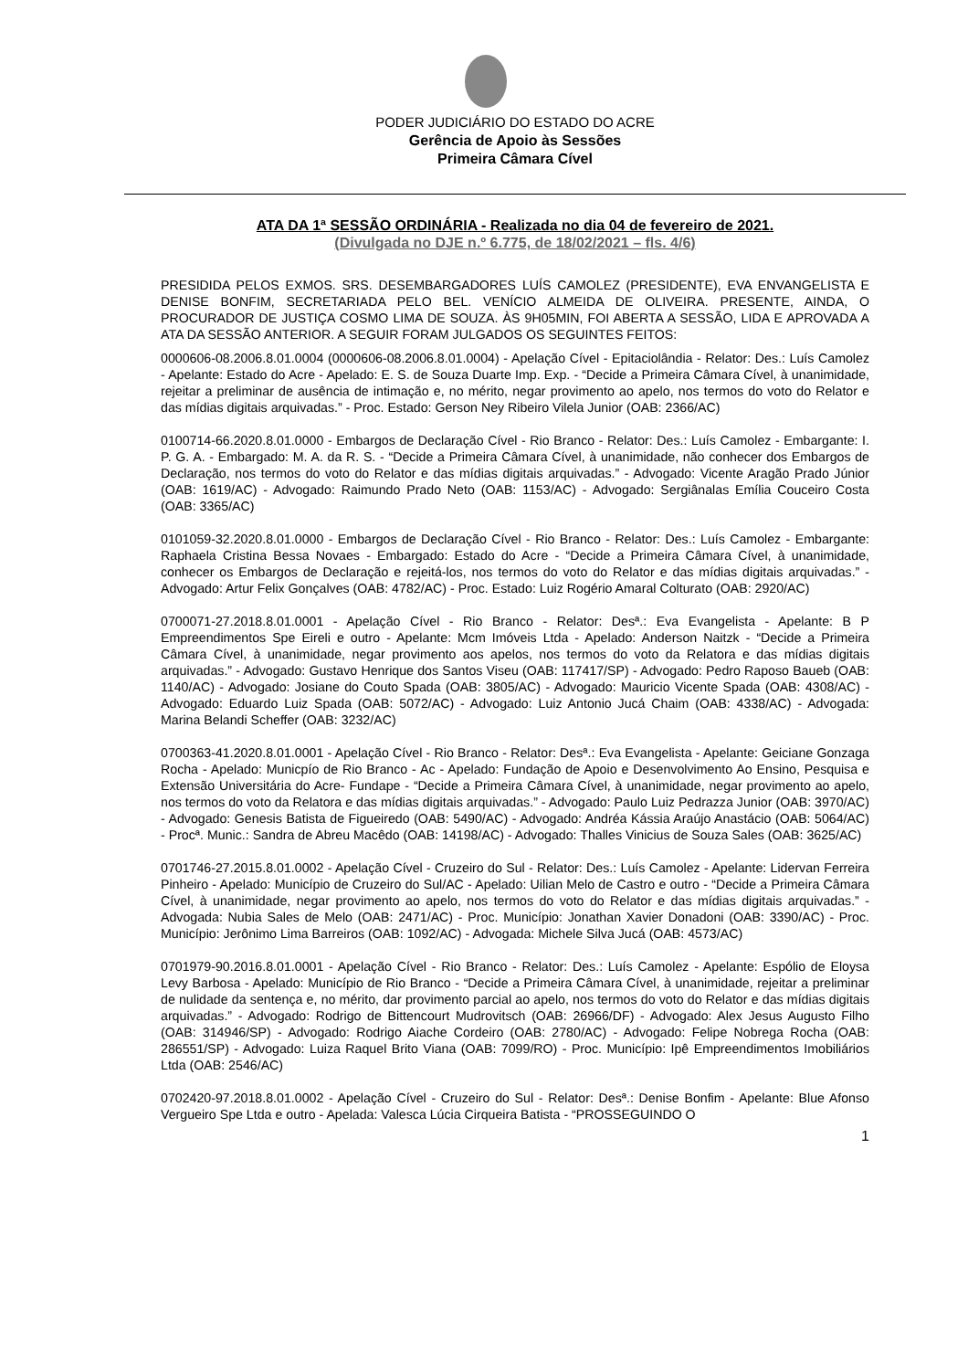PODER JUDICIÁRIO DO ESTADO DO ACRE
Gerência de Apoio às Sessões
Primeira Câmara Cível
ATA DA 1ª SESSÃO ORDINÁRIA - Realizada no dia 04 de fevereiro de 2021.
(Divulgada no DJE n.º 6.775, de 18/02/2021 – fls. 4/6)
PRESIDIDA PELOS EXMOS. SRS. DESEMBARGADORES LUÍS CAMOLEZ (PRESIDENTE), EVA ENVANGELISTA E DENISE BONFIM, SECRETARIADA PELO BEL. VENÍCIO ALMEIDA DE OLIVEIRA. PRESENTE, AINDA, O PROCURADOR DE JUSTIÇA COSMO LIMA DE SOUZA. ÀS 9H05MIN, FOI ABERTA A SESSÃO, LIDA E APROVADA A ATA DA SESSÃO ANTERIOR. A SEGUIR FORAM JULGADOS OS SEGUINTES FEITOS:
0000606-08.2006.8.01.0004 (0000606-08.2006.8.01.0004) - Apelação Cível - Epitaciolândia - Relator: Des.: Luís Camolez - Apelante: Estado do Acre - Apelado: E. S. de Souza Duarte Imp. Exp. - “Decide a Primeira Câmara Cível, à unanimidade, rejeitar a preliminar de ausência de intimação e, no mérito, negar provimento ao apelo, nos termos do voto do Relator e das mídias digitais arquivadas.” - Proc. Estado: Gerson Ney Ribeiro Vilela Junior (OAB: 2366/AC)
0100714-66.2020.8.01.0000 - Embargos de Declaração Cível - Rio Branco - Relator: Des.: Luís Camolez - Embargante: I. P. G. A. - Embargado: M. A. da R. S. - “Decide a Primeira Câmara Cível, à unanimidade, não conhecer dos Embargos de Declaração, nos termos do voto do Relator e das mídias digitais arquivadas.” - Advogado: Vicente Aragão Prado Júnior (OAB: 1619/AC) - Advogado: Raimundo Prado Neto (OAB: 1153/AC) - Advogado: Sergiânalas Emília Couceiro Costa (OAB: 3365/AC)
0101059-32.2020.8.01.0000 - Embargos de Declaração Cível - Rio Branco - Relator: Des.: Luís Camolez - Embargante: Raphaela Cristina Bessa Novaes - Embargado: Estado do Acre - “Decide a Primeira Câmara Cível, à unanimidade, conhecer os Embargos de Declaração e rejeitá-los, nos termos do voto do Relator e das mídias digitais arquivadas.” - Advogado: Artur Felix Gonçalves (OAB: 4782/AC) - Proc. Estado: Luiz Rogério Amaral Colturato (OAB: 2920/AC)
0700071-27.2018.8.01.0001 - Apelação Cível - Rio Branco - Relator: Desª.: Eva Evangelista - Apelante: B P Empreendimentos Spe Eireli e outro - Apelante: Mcm Imóveis Ltda - Apelado: Anderson Naitzk - “Decide a Primeira Câmara Cível, à unanimidade, negar provimento aos apelos, nos termos do voto da Relatora e das mídias digitais arquivadas.” - Advogado: Gustavo Henrique dos Santos Viseu (OAB: 117417/SP) - Advogado: Pedro Raposo Baueb (OAB: 1140/AC) - Advogado: Josiane do Couto Spada (OAB: 3805/AC) - Advogado: Mauricio Vicente Spada (OAB: 4308/AC) - Advogado: Eduardo Luiz Spada (OAB: 5072/AC) - Advogado: Luiz Antonio Jucá Chaim (OAB: 4338/AC) - Advogada: Marina Belandi Scheffer (OAB: 3232/AC)
0700363-41.2020.8.01.0001 - Apelação Cível - Rio Branco - Relator: Desª.: Eva Evangelista - Apelante: Geiciane Gonzaga Rocha - Apelado: Municpío de Rio Branco - Ac - Apelado: Fundação de Apoio e Desenvolvimento Ao Ensino, Pesquisa e Extensão Universitária do Acre- Fundape - “Decide a Primeira Câmara Cível, à unanimidade, negar provimento ao apelo, nos termos do voto da Relatora e das mídias digitais arquivadas.” - Advogado: Paulo Luiz Pedrazza Junior (OAB: 3970/AC) - Advogado: Genesis Batista de Figueiredo (OAB: 5490/AC) - Advogado: Andréa Kássia Araújo Anastácio (OAB: 5064/AC) - Procª. Munic.: Sandra de Abreu Macêdo (OAB: 14198/AC) - Advogado: Thalles Vinicius de Souza Sales (OAB: 3625/AC)
0701746-27.2015.8.01.0002 - Apelação Cível - Cruzeiro do Sul - Relator: Des.: Luís Camolez - Apelante: Lidervan Ferreira Pinheiro - Apelado: Município de Cruzeiro do Sul/AC - Apelado: Uilian Melo de Castro e outro - “Decide a Primeira Câmara Cível, à unanimidade, negar provimento ao apelo, nos termos do voto do Relator e das mídias digitais arquivadas.” - Advogada: Nubia Sales de Melo (OAB: 2471/AC) - Proc. Município: Jonathan Xavier Donadoni (OAB: 3390/AC) - Proc. Município: Jerônimo Lima Barreiros (OAB: 1092/AC) - Advogada: Michele Silva Jucá (OAB: 4573/AC)
0701979-90.2016.8.01.0001 - Apelação Cível - Rio Branco - Relator: Des.: Luís Camolez - Apelante: Espólio de Eloysa Levy Barbosa - Apelado: Município de Rio Branco - “Decide a Primeira Câmara Cível, à unanimidade, rejeitar a preliminar de nulidade da sentença e, no mérito, dar provimento parcial ao apelo, nos termos do voto do Relator e das mídias digitais arquivadas.” - Advogado: Rodrigo de Bittencourt Mudrovitsch (OAB: 26966/DF) - Advogado: Alex Jesus Augusto Filho (OAB: 314946/SP) - Advogado: Rodrigo Aiache Cordeiro (OAB: 2780/AC) - Advogado: Felipe Nobrega Rocha (OAB: 286551/SP) - Advogado: Luiza Raquel Brito Viana (OAB: 7099/RO) - Proc. Município: Ipê Empreendimentos Imobiliários Ltda (OAB: 2546/AC)
0702420-97.2018.8.01.0002 - Apelação Cível - Cruzeiro do Sul - Relator: Desª.: Denise Bonfim - Apelante: Blue Afonso Vergueiro Spe Ltda e outro - Apelada: Valesca Lúcia Cirqueira Batista - “PROSSEGUINDO O
1